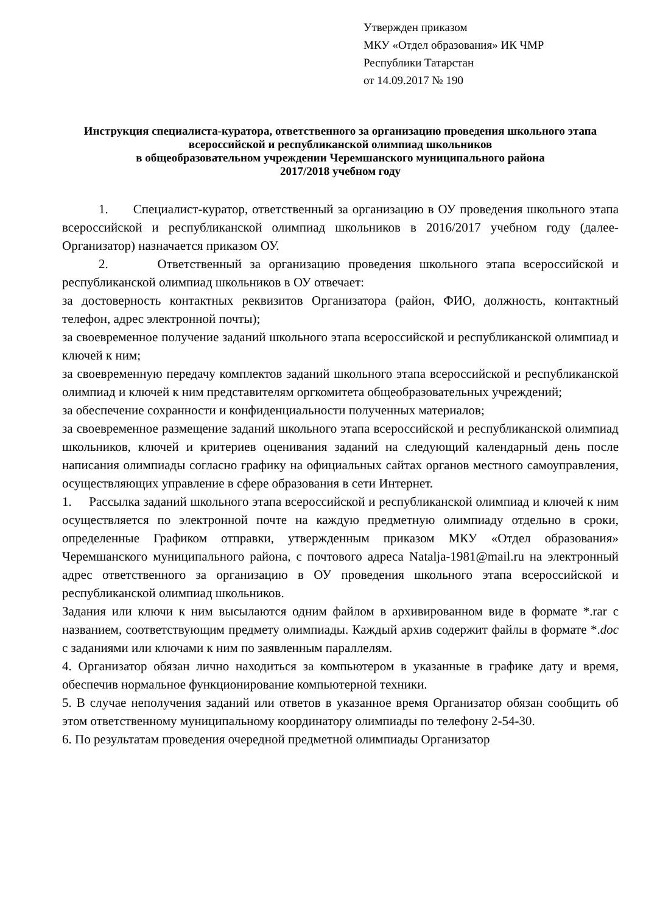Утвержден приказом
МКУ «Отдел образования» ИК ЧМР
Республики Татарстан
от 14.09.2017 № 190
Инструкция специалиста-куратора, ответственного за организацию проведения школьного этапа всероссийской и республиканской олимпиад школьников
в общеобразовательном учреждении Черемшанского муниципального района
2017/2018 учебном году
1. Специалист-куратор, ответственный за организацию в ОУ проведения школьного этапа всероссийской и республиканской олимпиад школьников в 2016/2017 учебном году (далее-Организатор) назначается приказом ОУ.
2. Ответственный за организацию проведения школьного этапа всероссийской и республиканской олимпиад школьников в ОУ отвечает:
за достоверность контактных реквизитов Организатора (район, ФИО, должность, контактный телефон, адрес электронной почты);
за своевременное получение заданий школьного этапа всероссийской и республиканской олимпиад и ключей к ним;
за своевременную передачу комплектов заданий школьного этапа всероссийской и республиканской олимпиад и ключей к ним представителям оргкомитета общеобразовательных учреждений;
за обеспечение сохранности и конфиденциальности полученных материалов;
за своевременное размещение заданий школьного этапа всероссийской и республиканской олимпиад школьников, ключей и критериев оценивания заданий на следующий календарный день после написания олимпиады согласно графику на официальных сайтах органов местного самоуправления, осуществляющих управление в сфере образования в сети Интернет.
1. Рассылка заданий школьного этапа всероссийской и республиканской олимпиад и ключей к ним осуществляется по электронной почте на каждую предметную олимпиаду отдельно в сроки, определенные Графиком отправки, утвержденным приказом МКУ «Отдел образования» Черемшанского муниципального района, с почтового адреса Natalja-1981@mail.ru на электронный адрес ответственного за организацию в ОУ проведения школьного этапа всероссийской и республиканской олимпиад школьников.
Задания или ключи к ним высылаются одним файлом в архивированном виде в формате *.rar с названием, соответствующим предмету олимпиады. Каждый архив содержит файлы в формате *.doc с заданиями или ключами к ним по заявленным параллелям.
4. Организатор обязан лично находиться за компьютером в указанные в графике дату и время, обеспечив нормальное функционирование компьютерной техники.
5. В случае неполучения заданий или ответов в указанное время Организатор обязан сообщить об этом ответственному муниципальному координатору олимпиады по телефону 2-54-30.
6. По результатам проведения очередной предметной олимпиады Организатор